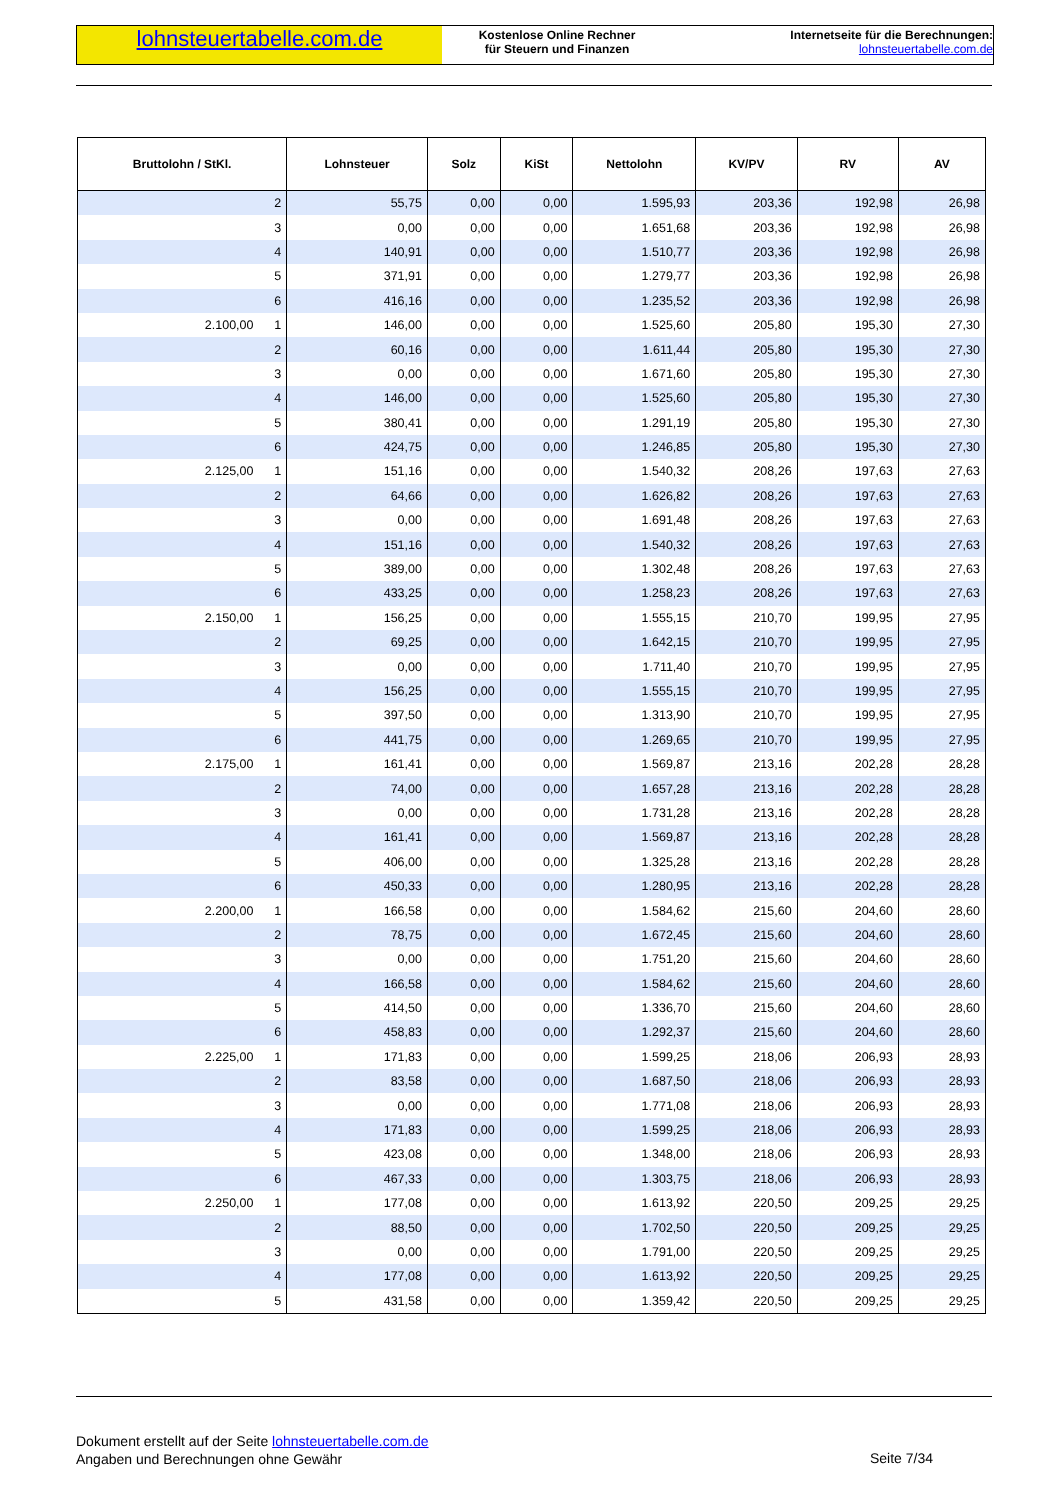lohnsteuertabelle.com.de
Kostenlose Online Rechner
für Steuern und Finanzen
Internetseite für die Berechnungen:
lohnsteuertabelle.com.de
| Bruttolohn / StKl. | Lohnsteuer | Solz | KiSt | Nettolohn | KV/PV | RV | AV |
| --- | --- | --- | --- | --- | --- | --- | --- |
| 2 | 55,75 | 0,00 | 0,00 | 1.595,93 | 203,36 | 192,98 | 26,98 |
| 3 | 0,00 | 0,00 | 0,00 | 1.651,68 | 203,36 | 192,98 | 26,98 |
| 4 | 140,91 | 0,00 | 0,00 | 1.510,77 | 203,36 | 192,98 | 26,98 |
| 5 | 371,91 | 0,00 | 0,00 | 1.279,77 | 203,36 | 192,98 | 26,98 |
| 6 | 416,16 | 0,00 | 0,00 | 1.235,52 | 203,36 | 192,98 | 26,98 |
| 2.100,00 1 | 146,00 | 0,00 | 0,00 | 1.525,60 | 205,80 | 195,30 | 27,30 |
| 2 | 60,16 | 0,00 | 0,00 | 1.611,44 | 205,80 | 195,30 | 27,30 |
| 3 | 0,00 | 0,00 | 0,00 | 1.671,60 | 205,80 | 195,30 | 27,30 |
| 4 | 146,00 | 0,00 | 0,00 | 1.525,60 | 205,80 | 195,30 | 27,30 |
| 5 | 380,41 | 0,00 | 0,00 | 1.291,19 | 205,80 | 195,30 | 27,30 |
| 6 | 424,75 | 0,00 | 0,00 | 1.246,85 | 205,80 | 195,30 | 27,30 |
| 2.125,00 1 | 151,16 | 0,00 | 0,00 | 1.540,32 | 208,26 | 197,63 | 27,63 |
| 2 | 64,66 | 0,00 | 0,00 | 1.626,82 | 208,26 | 197,63 | 27,63 |
| 3 | 0,00 | 0,00 | 0,00 | 1.691,48 | 208,26 | 197,63 | 27,63 |
| 4 | 151,16 | 0,00 | 0,00 | 1.540,32 | 208,26 | 197,63 | 27,63 |
| 5 | 389,00 | 0,00 | 0,00 | 1.302,48 | 208,26 | 197,63 | 27,63 |
| 6 | 433,25 | 0,00 | 0,00 | 1.258,23 | 208,26 | 197,63 | 27,63 |
| 2.150,00 1 | 156,25 | 0,00 | 0,00 | 1.555,15 | 210,70 | 199,95 | 27,95 |
| 2 | 69,25 | 0,00 | 0,00 | 1.642,15 | 210,70 | 199,95 | 27,95 |
| 3 | 0,00 | 0,00 | 0,00 | 1.711,40 | 210,70 | 199,95 | 27,95 |
| 4 | 156,25 | 0,00 | 0,00 | 1.555,15 | 210,70 | 199,95 | 27,95 |
| 5 | 397,50 | 0,00 | 0,00 | 1.313,90 | 210,70 | 199,95 | 27,95 |
| 6 | 441,75 | 0,00 | 0,00 | 1.269,65 | 210,70 | 199,95 | 27,95 |
| 2.175,00 1 | 161,41 | 0,00 | 0,00 | 1.569,87 | 213,16 | 202,28 | 28,28 |
| 2 | 74,00 | 0,00 | 0,00 | 1.657,28 | 213,16 | 202,28 | 28,28 |
| 3 | 0,00 | 0,00 | 0,00 | 1.731,28 | 213,16 | 202,28 | 28,28 |
| 4 | 161,41 | 0,00 | 0,00 | 1.569,87 | 213,16 | 202,28 | 28,28 |
| 5 | 406,00 | 0,00 | 0,00 | 1.325,28 | 213,16 | 202,28 | 28,28 |
| 6 | 450,33 | 0,00 | 0,00 | 1.280,95 | 213,16 | 202,28 | 28,28 |
| 2.200,00 1 | 166,58 | 0,00 | 0,00 | 1.584,62 | 215,60 | 204,60 | 28,60 |
| 2 | 78,75 | 0,00 | 0,00 | 1.672,45 | 215,60 | 204,60 | 28,60 |
| 3 | 0,00 | 0,00 | 0,00 | 1.751,20 | 215,60 | 204,60 | 28,60 |
| 4 | 166,58 | 0,00 | 0,00 | 1.584,62 | 215,60 | 204,60 | 28,60 |
| 5 | 414,50 | 0,00 | 0,00 | 1.336,70 | 215,60 | 204,60 | 28,60 |
| 6 | 458,83 | 0,00 | 0,00 | 1.292,37 | 215,60 | 204,60 | 28,60 |
| 2.225,00 1 | 171,83 | 0,00 | 0,00 | 1.599,25 | 218,06 | 206,93 | 28,93 |
| 2 | 83,58 | 0,00 | 0,00 | 1.687,50 | 218,06 | 206,93 | 28,93 |
| 3 | 0,00 | 0,00 | 0,00 | 1.771,08 | 218,06 | 206,93 | 28,93 |
| 4 | 171,83 | 0,00 | 0,00 | 1.599,25 | 218,06 | 206,93 | 28,93 |
| 5 | 423,08 | 0,00 | 0,00 | 1.348,00 | 218,06 | 206,93 | 28,93 |
| 6 | 467,33 | 0,00 | 0,00 | 1.303,75 | 218,06 | 206,93 | 28,93 |
| 2.250,00 1 | 177,08 | 0,00 | 0,00 | 1.613,92 | 220,50 | 209,25 | 29,25 |
| 2 | 88,50 | 0,00 | 0,00 | 1.702,50 | 220,50 | 209,25 | 29,25 |
| 3 | 0,00 | 0,00 | 0,00 | 1.791,00 | 220,50 | 209,25 | 29,25 |
| 4 | 177,08 | 0,00 | 0,00 | 1.613,92 | 220,50 | 209,25 | 29,25 |
| 5 | 431,58 | 0,00 | 0,00 | 1.359,42 | 220,50 | 209,25 | 29,25 |
Dokument erstellt auf der Seite lohnsteuertabelle.com.de
Angaben und Berechnungen ohne Gewähr
Seite 7/34